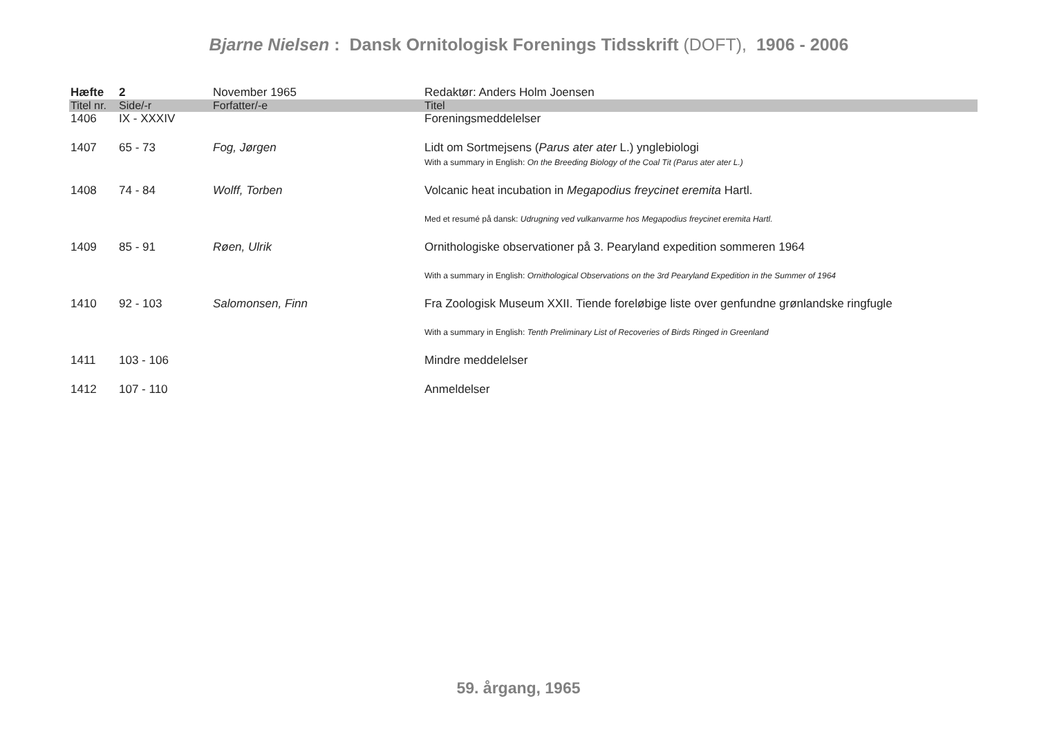Bjarne Nielsen : Dansk Ornitologisk Forenings Tidsskrift (DOFT), 1906 - 2006
| Hæfte | 2 | November 1965 | Redaktør: Anders Holm Joensen |
| Titel nr. | Side/-r | Forfatter/-e | Titel |
| 1406 | IX - XXXIV | | Foreningsmeddelelser |
| 1407 | 65 - 73 | Fog, Jørgen | Lidt om Sortmejsens ( Parus ater ater L.) ynglebiologi With a summary in English: On the Breeding Biology of the Coal Tit (Parus ater ater L.) |
| 1408 | 74 - 84 | Wolff, Torben | Volcanic heat incubation in Megapodius freycinet eremita Hartl. Med et resumé på dansk: Udrugning ved vulkanvarme hos Megapodius freycinet eremita Hartl. |
| 1409 | 85 - 91 | Røen, Ulrik | Ornithologiske observationer på 3. Pearyland expedition sommeren 1964 With a summary in English: Ornithological Observations on the 3rd Pearyland Expedition in the Summer of 1964 |
| 1410 | 92 - 103 | Salomonsen, Finn | Fra Zoologisk Museum XXII. Tiende foreløbige liste over genfundne grønlandske ringfugle With a summary in English: Tenth Preliminary List of Recoveries of Birds Ringed in Greenland |
| 1411 | 103 - 106 | | Mindre meddelelser |
| 1412 | 107 - 110 | | Anmeldelser |
59. årgang, 1965